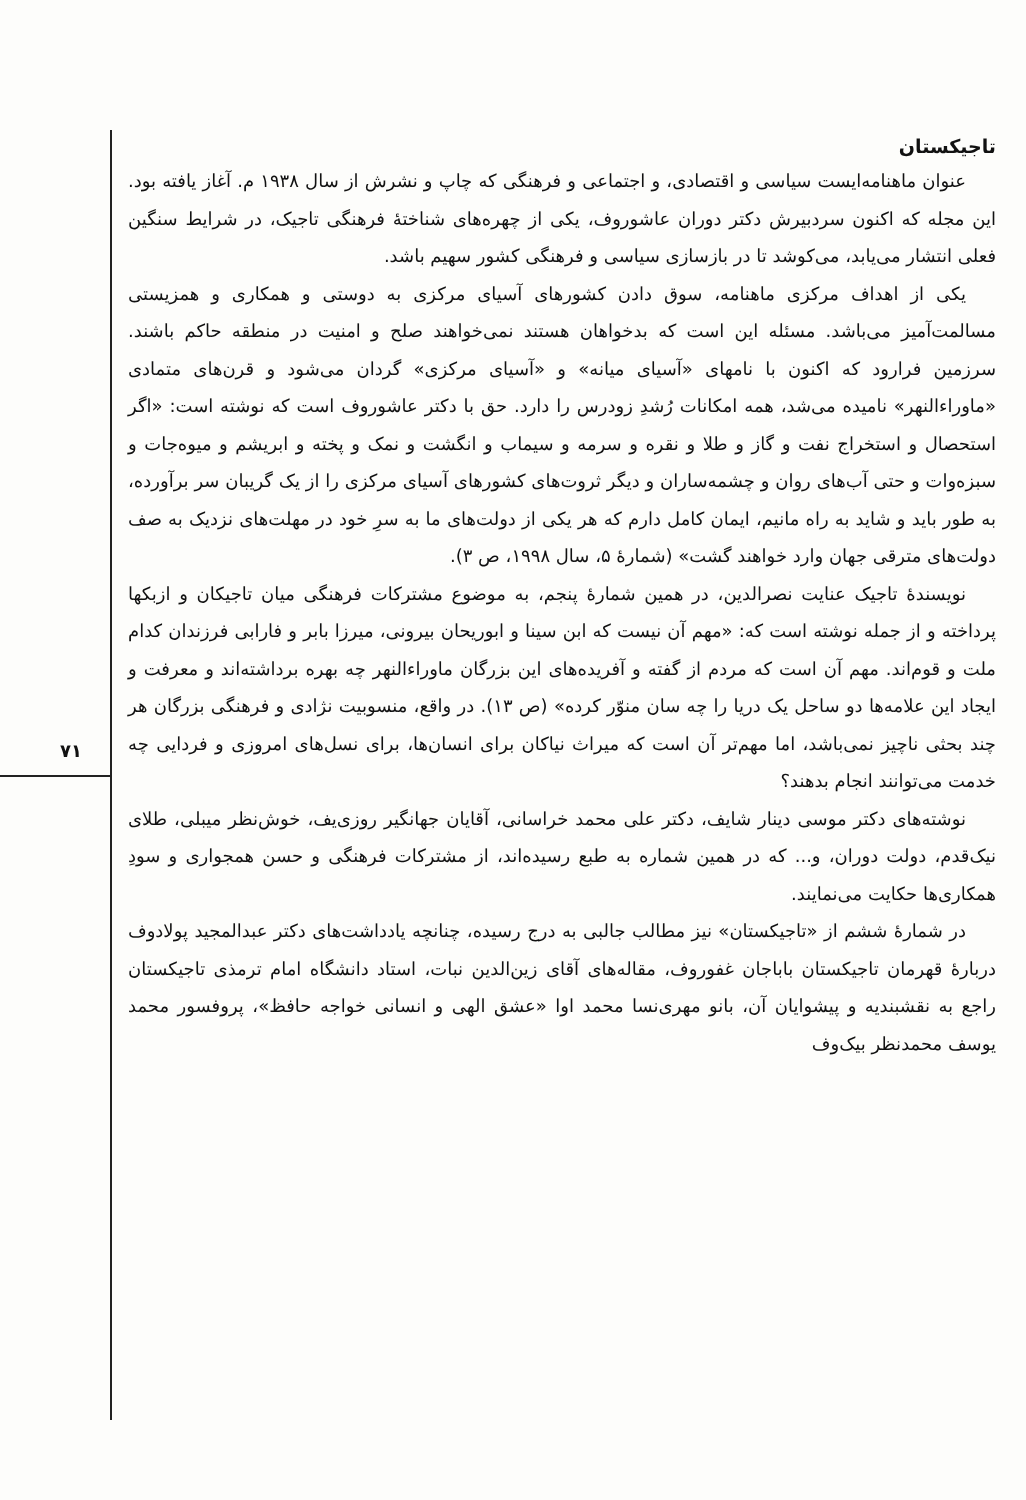۷۱
تاجیکستان
عنوان ماهنامه‌ایست سیاسی و اقتصادی، و اجتماعی و فرهنگی که چاپ و نشرش از سال ۱۹۳۸ م. آغاز یافته بود. این مجله که اکنون سردبیرش دکتر دوران عاشوروف، یکی از چهره‌های شناختهٔ فرهنگی تاجیک، در شرایط سنگین فعلی انتشار می‌یابد، می‌کوشد تا در بازسازی سیاسی و فرهنگی کشور سهیم باشد.
یکی از اهداف مرکزی ماهنامه، سوق دادن کشورهای آسیای مرکزی به دوستی و همکاری و همزیستی مسالمت‌آمیز می‌باشد. مسئله این است که بدخواهان هستند نمی‌خواهند صلح و امنیت در منطقه حاکم باشند. سرزمین فرارود که اکنون با نامهای «آسیای میانه» و «آسیای مرکزی» گردان می‌شود و قرن‌های متمادی «ماوراءالنهر» نامیده می‌شد، همه امکانات رُشدِ زودرس را دارد. حق با دکتر عاشوروف است که نوشته است: «اگر استحصال و استخراج نفت و گاز و طلا و نقره و سرمه و سیماب و انگشت و نمک و پخته و ابریشم و میوه‌جات و سبزه‌وات و حتی آب‌های روان و چشمه‌ساران و دیگر ثروت‌های کشورهای آسیای مرکزی را از یک گریبان سر برآورده، به طور باید و شاید به راه مانیم، ایمان کامل دارم که هر یکی از دولت‌های ما به سرِ خود در مهلت‌های نزدیک به صف دولت‌های مترقی جهان وارد خواهند گشت» (شمارهٔ ۵، سال ۱۹۹۸، ص ۳).
نویسندهٔ تاجیک عنایت نصرالدین، در همین شمارهٔ پنجم، به موضوع مشترکات فرهنگی میان تاجیکان و ازبکها پرداخته و از جمله نوشته است که: «مهم آن نیست که ابن سینا و ابوریحان بیرونی، میرزا بابر و فارابی فرزندان کدام ملت و قوم‌اند. مهم آن است که مردم از گفته و آفریده‌های این بزرگان ماوراءالنهر چه بهره برداشته‌اند و معرفت و ایجاد این علامه‌ها دو ساحل یک دریا را چه سان منوّر کرده» (ص ۱۳). در واقع، منسوبیت نژادی و فرهنگی بزرگان هر چند بحثی ناچیز نمی‌باشد، اما مهم‌تر آن است که میراث نیاکان برای انسان‌ها، برای نسل‌های امروزی و فردایی چه خدمت می‌توانند انجام بدهند؟
نوشته‌های دکتر موسی دینار شایف، دکتر علی محمد خراسانی، آقایان جهانگیر روزی‌یف، خوش‌نظر میبلی، طلای نیک‌قدم، دولت دوران، و... که در همین شماره به طبع رسیده‌اند، از مشترکات فرهنگی و حسن همجواری و سودِ همکاری‌ها حکایت می‌نمایند.
در شمارهٔ ششم از «تاجیکستان» نیز مطالب جالبی به درج رسیده، چنانچه یادداشت‌های دکتر عبدالمجید پولادوف دربارهٔ قهرمان تاجیکستان باباجان غفوروف، مقاله‌های آقای زین‌الدین نبات، استاد دانشگاه امام ترمذی تاجیکستان راجع به نقشبندیه و پیشوایان آن، بانو مهری‌نسا محمد اوا «عشق الهی و انسانی خواجه حافظ»، پروفسور محمد یوسف محمدنظر بیک‌وف